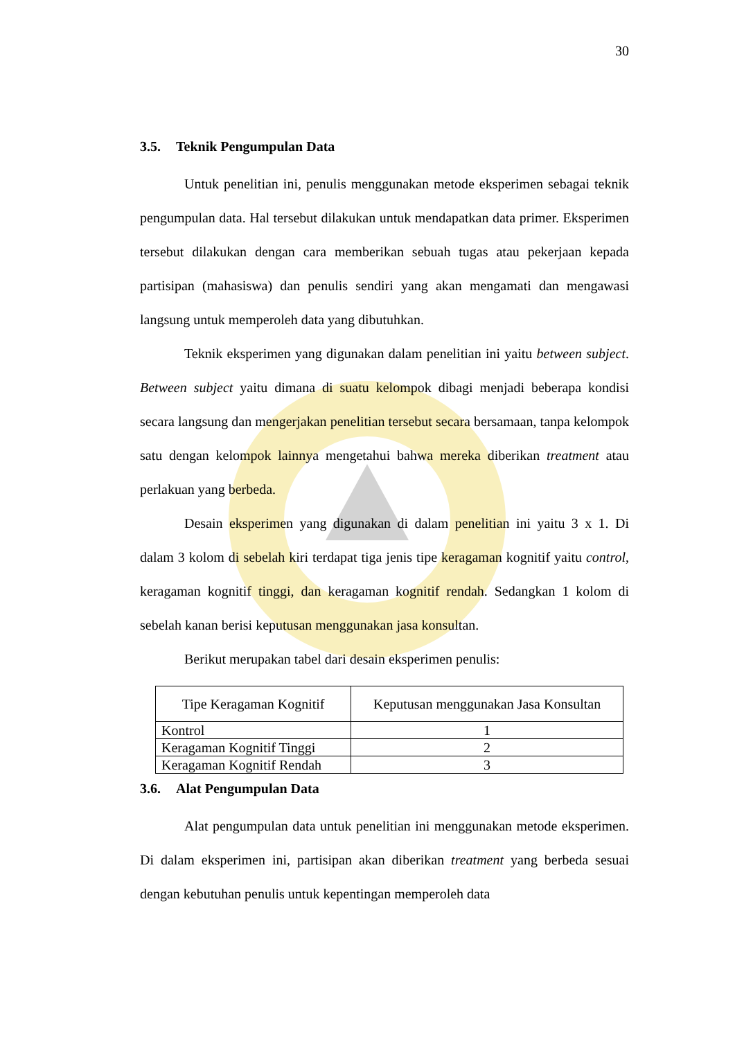30
3.5. Teknik Pengumpulan Data
Untuk penelitian ini, penulis menggunakan metode eksperimen sebagai teknik pengumpulan data. Hal tersebut dilakukan untuk mendapatkan data primer. Eksperimen tersebut dilakukan dengan cara memberikan sebuah tugas atau pekerjaan kepada partisipan (mahasiswa) dan penulis sendiri yang akan mengamati dan mengawasi langsung untuk memperoleh data yang dibutuhkan.
Teknik eksperimen yang digunakan dalam penelitian ini yaitu between subject. Between subject yaitu dimana di suatu kelompok dibagi menjadi beberapa kondisi secara langsung dan mengerjakan penelitian tersebut secara bersamaan, tanpa kelompok satu dengan kelompok lainnya mengetahui bahwa mereka diberikan treatment atau perlakuan yang berbeda.
Desain eksperimen yang digunakan di dalam penelitian ini yaitu 3 x 1. Di dalam 3 kolom di sebelah kiri terdapat tiga jenis tipe keragaman kognitif yaitu control, keragaman kognitif tinggi, dan keragaman kognitif rendah. Sedangkan 1 kolom di sebelah kanan berisi keputusan menggunakan jasa konsultan.
Berikut merupakan tabel dari desain eksperimen penulis:
| Tipe Keragaman Kognitif | Keputusan menggunakan Jasa Konsultan |
| --- | --- |
| Kontrol | 1 |
| Keragaman Kognitif Tinggi | 2 |
| Keragaman Kognitif Rendah | 3 |
3.6. Alat Pengumpulan Data
Alat pengumpulan data untuk penelitian ini menggunakan metode eksperimen. Di dalam eksperimen ini, partisipan akan diberikan treatment yang berbeda sesuai dengan kebutuhan penulis untuk kepentingan memperoleh data